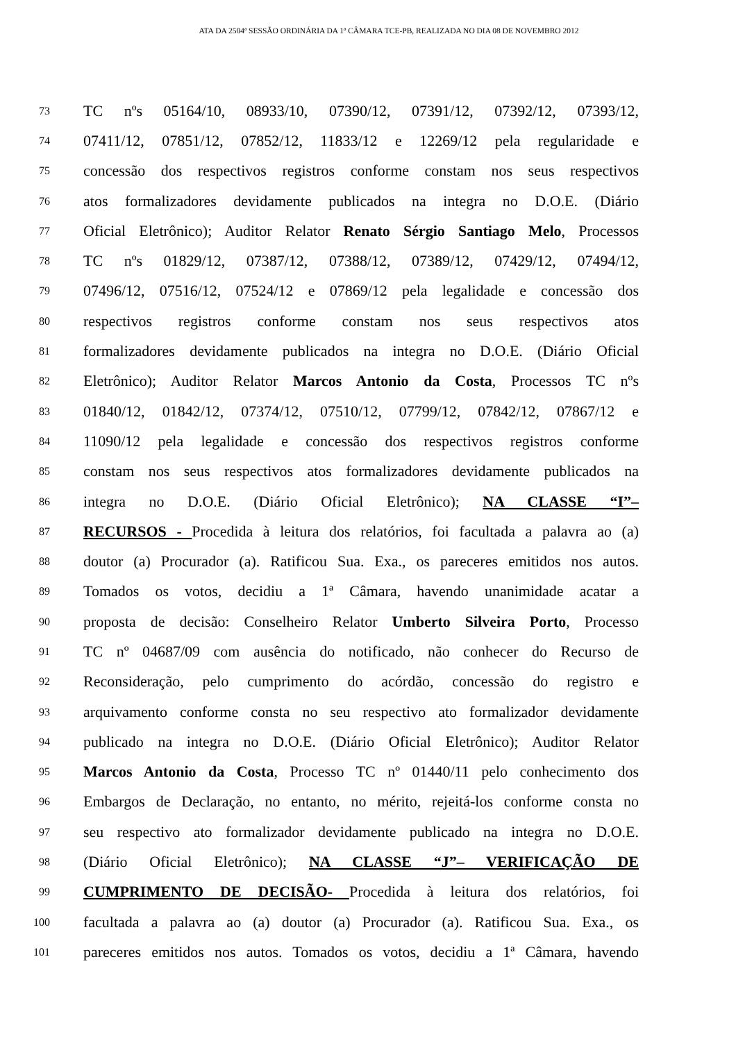ATA DA 2504ª SESSÃO ORDINÁRIA DA 1ª CÂMARA TCE-PB, REALIZADA NO DIA 08 DE NOVEMBRO 2012
73 TC nºs 05164/10, 08933/10, 07390/12, 07391/12, 07392/12, 07393/12,
74 07411/12, 07851/12, 07852/12, 11833/12 e 12269/12 pela regularidade e
75 concessão dos respectivos registros conforme constam nos seus respectivos
76 atos formalizadores devidamente publicados na integra no D.O.E. (Diário
77 Oficial Eletrônico); Auditor Relator Renato Sérgio Santiago Melo, Processos
78 TC nºs 01829/12, 07387/12, 07388/12, 07389/12, 07429/12, 07494/12,
79 07496/12, 07516/12, 07524/12 e 07869/12 pela legalidade e concessão dos
80 respectivos registros conforme constam nos seus respectivos atos
81 formalizadores devidamente publicados na integra no D.O.E. (Diário Oficial
82 Eletrônico); Auditor Relator Marcos Antonio da Costa, Processos TC nºs
83 01840/12, 01842/12, 07374/12, 07510/12, 07799/12, 07842/12, 07867/12 e
84 11090/12 pela legalidade e concessão dos respectivos registros conforme
85 constam nos seus respectivos atos formalizadores devidamente publicados na
86 integra no D.O.E. (Diário Oficial Eletrônico); NA CLASSE “I”–
87 RECURSOS - Procedida à leitura dos relatórios, foi facultada a palavra ao (a)
88 doutor (a) Procurador (a). Ratificou Sua. Exa., os pareceres emitidos nos autos.
89 Tomados os votos, decidiu a 1ª Câmara, havendo unanimidade acatar a
90 proposta de decisão: Conselheiro Relator Umberto Silveira Porto, Processo
91 TC nº 04687/09 com ausência do notificado, não conhecer do Recurso de
92 Reconsideração, pelo cumprimento do acórdão, concessão do registro e
93 arquivamento conforme consta no seu respectivo ato formalizador devidamente
94 publicado na integra no D.O.E. (Diário Oficial Eletrônico); Auditor Relator
95 Marcos Antonio da Costa, Processo TC nº 01440/11 pelo conhecimento dos
96 Embargos de Declaração, no entanto, no mérito, rejeitá-los conforme consta no
97 seu respectivo ato formalizador devidamente publicado na integra no D.O.E.
98 (Diário Oficial Eletrônico); NA CLASSE “J”– VERIFICAÇÃO DE
99 CUMPRIMENTO DE DECISÃO- Procedida à leitura dos relatórios, foi
100 facultada a palavra ao (a) doutor (a) Procurador (a). Ratificou Sua. Exa., os
101 pareceres emitidos nos autos. Tomados os votos, decidiu a 1ª Câmara, havendo